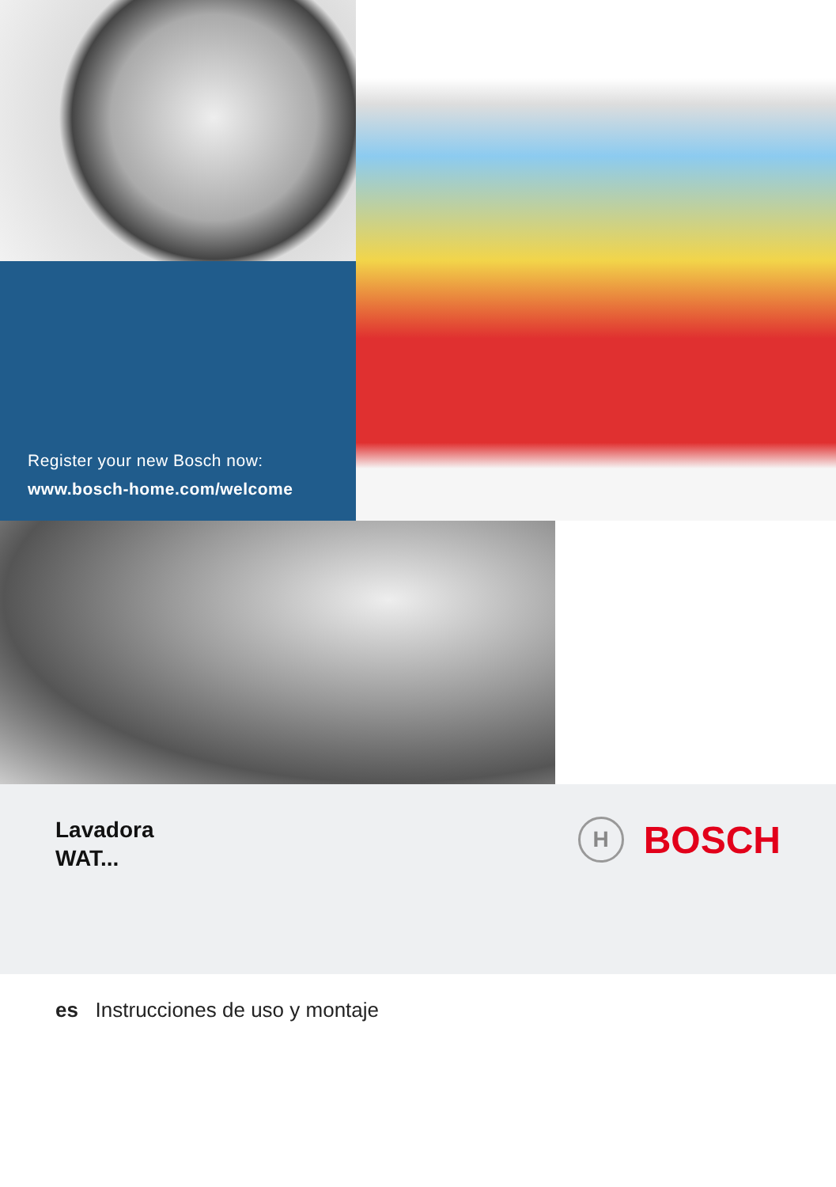Register your new Bosch now:
www.bosch-home.com/welcome
Lavadora
WAT...
H
BOSCH
es Instrucciones de uso y montaje